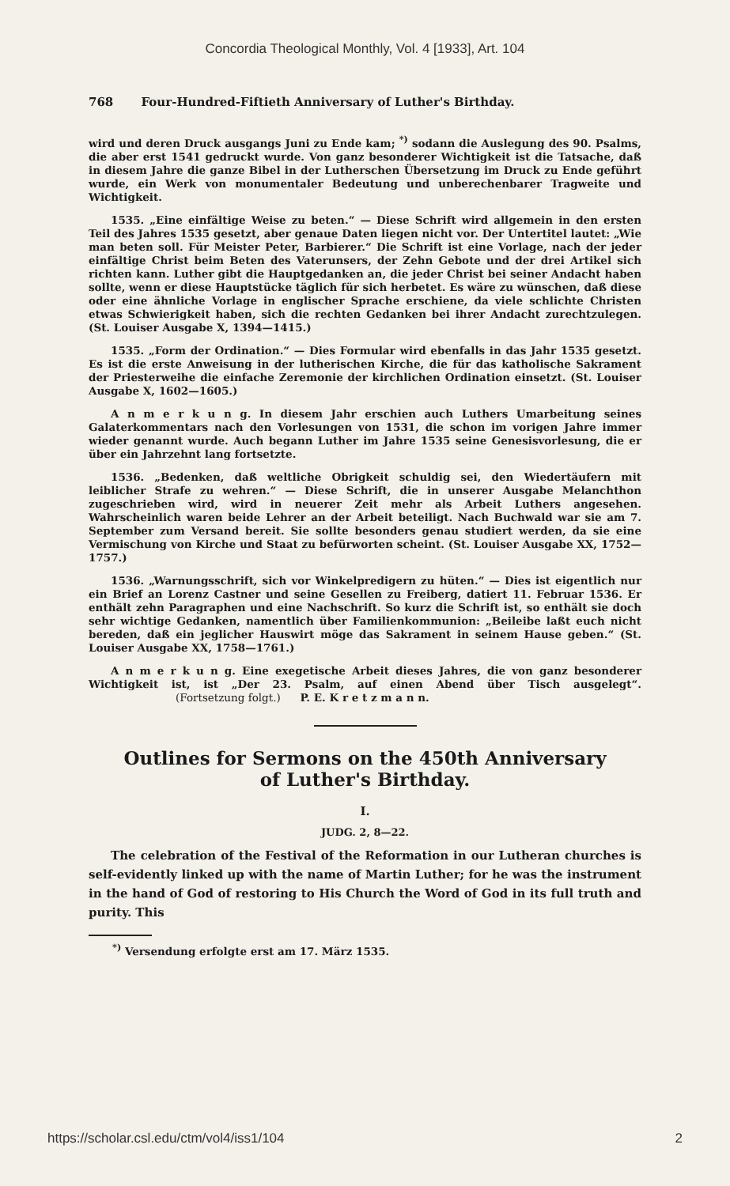Concordia Theological Monthly, Vol. 4 [1933], Art. 104
768 Four-Hundred-Fiftieth Anniversary of Luther's Birthday.
wird und deren Druck ausgangs Juni zu Ende kam; <sup>*)</sup> sodann die Auslegung des 90. Psalms, die aber erst 1541 gedruckt wurde. Von ganz besonderer Wichtigkeit ist die Tatsache, daß in diesem Jahre die ganze Bibel in der Lutherschen Übersetzung im Druck zu Ende geführt wurde, ein Werk von monumentaler Bedeutung und unberechenbarer Tragweite und Wichtigkeit.
1535. „Eine einfältige Weise zu beten.“ — Diese Schrift wird allgemein in den ersten Teil des Jahres 1535 gesetzt, aber genaue Daten liegen nicht vor. Der Untertitel lautet: „Wie man beten soll. Für Meister Peter, Barbierer.“ Die Schrift ist eine Vorlage, nach der jeder einfältige Christ beim Beten des Vaterunsers, der Zehn Gebote und der drei Artikel sich richten kann. Luther gibt die Hauptgedanken an, die jeder Christ bei seiner Andacht haben sollte, wenn er diese Hauptstücke täglich für sich herbetet. Es wäre zu wünschen, daß diese oder eine ähnliche Vorlage in englischer Sprache erschiene, da viele schlichte Christen etwas Schwierigkeit haben, sich die rechten Gedanken bei ihrer Andacht zurechtzulegen. (St. Louiser Ausgabe X, 1394—1415.)
1535. „Form der Ordination.“ — Dies Formular wird ebenfalls in das Jahr 1535 gesetzt. Es ist die erste Anweisung in der lutherischen Kirche, die für das katholische Sakrament der Priesterweihe die einfache Zeremonie der kirchlichen Ordination einsetzt. (St. Louiser Ausgabe X, 1602—1605.)
A n m e r k u n g. In diesem Jahr erschien auch Luthers Umarbeitung seines Galaterkommentars nach den Vorlesungen von 1531, die schon im vorigen Jahre immer wieder genannt wurde. Auch begann Luther im Jahre 1535 seine Genesisvorlesung, die er über ein Jahrzehnt lang fortsetzte.
1536. „Bedenken, daß weltliche Obrigkeit schuldig sei, den Wiedertäufern mit leiblicher Strafe zu wehren.“ — Diese Schrift, die in unserer Ausgabe Melanchthon zugeschrieben wird, wird in neuerer Zeit mehr als Arbeit Luthers angesehen. Wahrscheinlich waren beide Lehrer an der Arbeit beteiligt. Nach Buchwald war sie am 7. September zum Versand bereit. Sie sollte besonders genau studiert werden, da sie eine Vermischung von Kirche und Staat zu befürworten scheint. (St. Louiser Ausgabe XX, 1752—1757.)
1536. „Warnungsschrift, sich vor Winkelpredigern zu hüten.“ — Dies ist eigentlich nur ein Brief an Lorenz Castner und seine Gesellen zu Freiberg, datiert 11. Februar 1536. Er enthält zehn Paragraphen und eine Nachschrift. So kurz die Schrift ist, so enthält sie doch sehr wichtige Gedanken, namentlich über Familienkommunion: „Beileibe laßt euch nicht bereden, daß ein jeglicher Hauswirt möge das Sakrament in seinem Hause geben.“ (St. Louiser Ausgabe XX, 1758—1761.)
A n m e r k u n g. Eine exegetische Arbeit dieses Jahres, die von ganz besonderer Wichtigkeit ist, ist „Der 23. Psalm, auf einen Abend über Tisch ausgelegt“. (Fortsetzung folgt.) P. E. K r e t z m a n n.
Outlines for Sermons on the 450th Anniversary
of Luther's Birthday.
I.
JUDG. 2, 8—22.
The celebration of the Festival of the Reformation in our Lutheran churches is self-evidently linked up with the name of Martin Luther; for he was the instrument in the hand of God of restoring to His Church the Word of God in its full truth and purity. This
<sup>*)</sup> Versendung erfolgte erst am 17. März 1535.
https://scholar.csl.edu/ctm/vol4/iss1/104 2